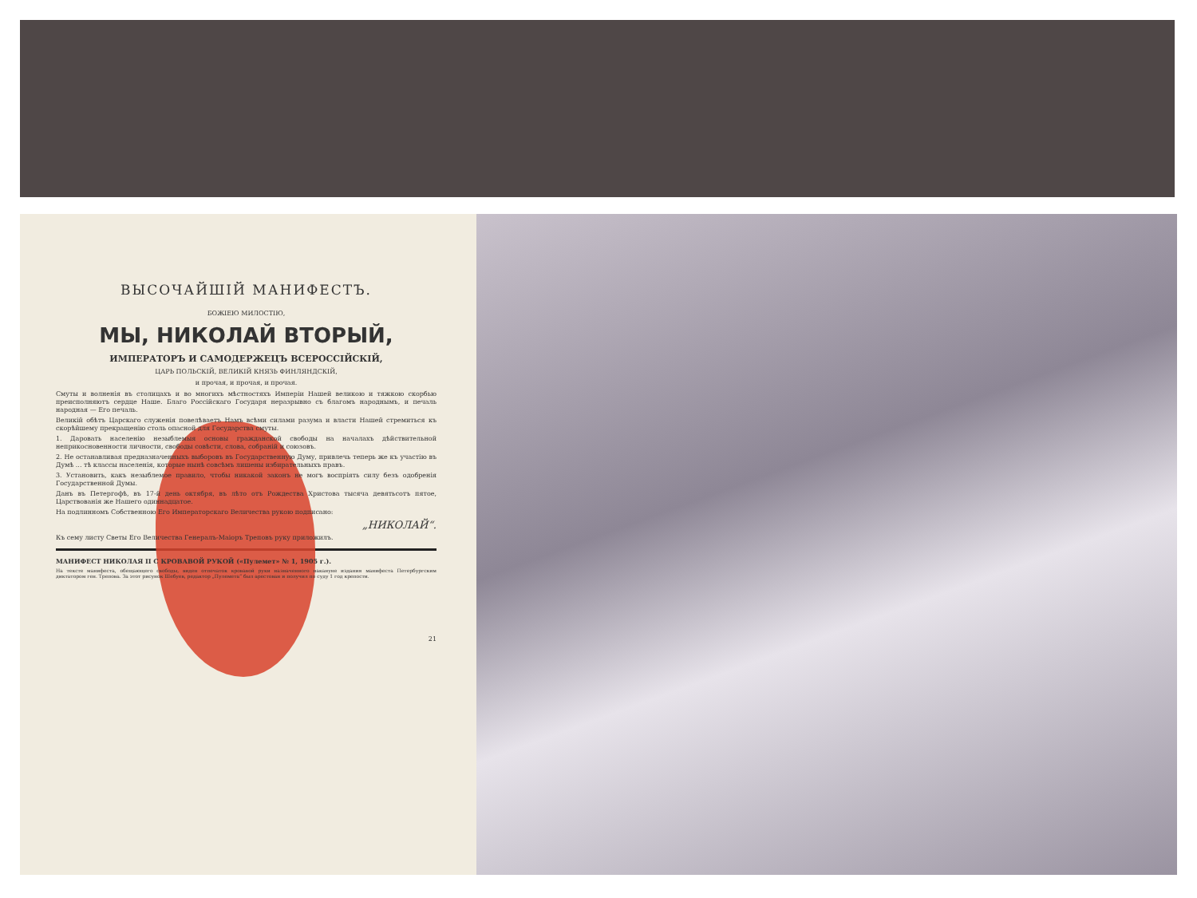ВЫСОЧАЙШІЙ МАНИФЕСТЪ.
БОЖІЕЮ МИЛОСТІЮ,
МЫ, НИКОЛАЙ ВТОРЫЙ,
ИМПЕРАТОРЪ И САМОДЕРЖЕЦЪ ВСЕРОССІЙСКІЙ,
ЦАРЬ ПОЛЬСКІЙ, ВЕЛИКІЙ КНЯЗЬ ФИНЛЯНДСКІЙ,
и прочая, и прочая, и прочая.
Смуты и волненія въ столицахъ и во многихъ мѣстностяхъ Имперіи Нашей великою и тяжкою скорбью преисполняютъ сердце Наше. Благо Россійскаго Государя неразрывно съ благомъ народнымъ, и печаль народная — Его печаль.
Великій обѣтъ Царскаго служенія повелѣваетъ Намъ всѣми силами разума и власти Нашей стремиться къ скорѣйшему прекращенію столь опасной для Государства смуты.
1. Даровать населенію незыблемыя основы гражданской свободы на началахъ дѣйствительной неприкосновенности личности, свободы совѣсти, слова, собраній и союзовъ.
2. Не останавливая предназначенныхъ выборовъ въ Государственную Думу, привлечь теперь же къ участію въ Думѣ ... тѣ классы населенія, которые нынѣ совсѣмъ лишены избирательныхъ правъ.
3. Установить, какъ незыблемое правило, чтобы никакой законъ не могъ воспріять силу безъ одобренія Государственной Думы.
Данъ въ Петергофѣ, въ 17-й день октября, въ лѣто отъ Рождества Христова тысяча девятьсотъ пятое, Царствованія же Нашего одиннадцатое.
На подлинномъ Собственною Его Императорскаго Величества рукою подписано:
„НИКОЛАЙ“.
Къ сему листу Светы Его Величества Генералъ-Маіоръ Треповъ руку приложилъ.
МАНИФЕСТ НИКОЛАЯ II С КРОВАВОЙ РУКОЙ («Пулемет» № 1, 1905 г.).
На тексте манифеста, обещающего свободы, виден отпечаток кровавой руки назначенного накануне издания манифеста Петербургским диктатором ген. Трепова. За этот рисунок Шебуев, редактор „Пулемета“ был арестован и получил по суду 1 год крепости.
21